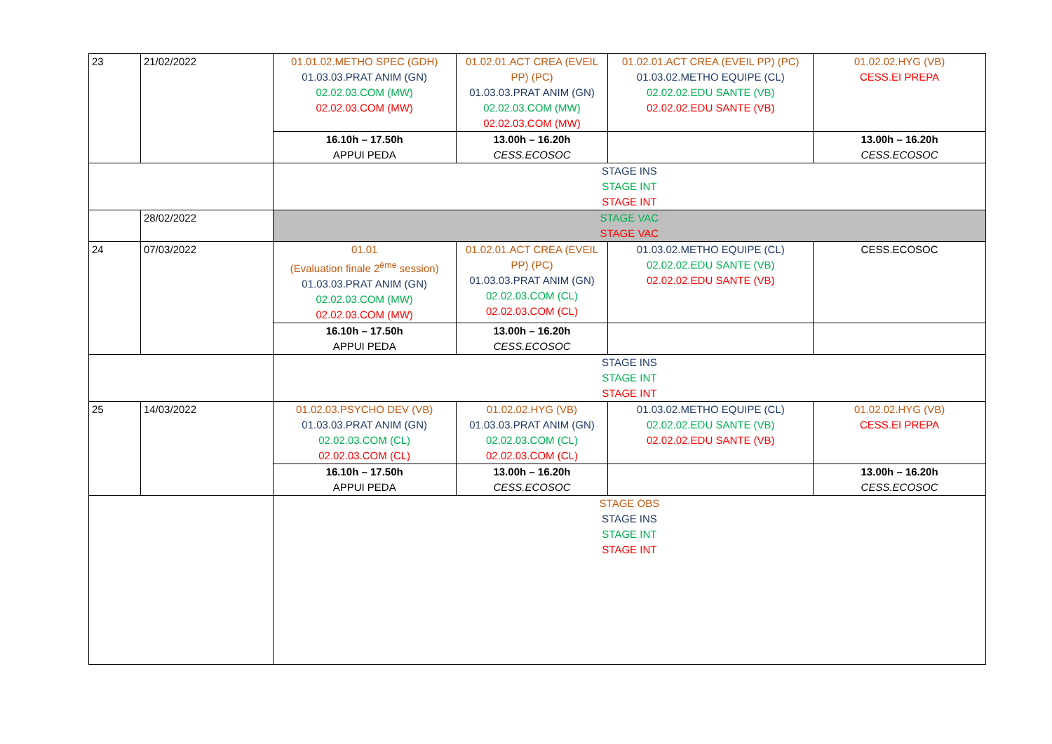| 23 | 21/02/2022 | 01.01.02.METHO SPEC (GDH) 01.03.03.PRAT ANIM (GN) 02.02.03.COM (MW) 02.02.03.COM (MW) | 01.02.01.ACT CREA (EVEIL PP) (PC) 01.03.03.PRAT ANIM (GN) 02.02.03.COM (MW) 02.02.03.COM (MW) | 01.02.01.ACT CREA (EVEIL PP) (PC) 01.03.02.METHO EQUIPE (CL) 02.02.02.EDU SANTE (VB) 02.02.02.EDU SANTE (VB) | 01.02.02.HYG (VB) CESS.EI PREPA |
| | | 16.10h – 17.50h APPUI PEDA | 13.00h – 16.20h CESS.ECOSOC | | 13.00h – 16.20h CESS.ECOSOC |
| | | STAGE INS STAGE INT STAGE INT | | | |
| | 28/02/2022 | STAGE VAC STAGE VAC | | | |
| 24 | 07/03/2022 | 01.01 (Evaluation finale 2<sup>ème</sup> session) 01.03.03.PRAT ANIM (GN) 02.02.03.COM (MW) 02.02.03.COM (MW) | 01.02.01.ACT CREA (EVEIL PP) (PC) 01.03.03.PRAT ANIM (GN) 02.02.03.COM (CL) 02.02.03.COM (CL) | 01.03.02.METHO EQUIPE (CL) 02.02.02.EDU SANTE (VB) 02.02.02.EDU SANTE (VB) | CESS.ECOSOC |
| | | 16.10h – 17.50h APPUI PEDA | 13.00h – 16.20h CESS.ECOSOC | | |
| | | STAGE INS STAGE INT STAGE INT | | | |
| 25 | 14/03/2022 | 01.02.03.PSYCHO DEV (VB) 01.03.03.PRAT ANIM (GN) 02.02.03.COM (CL) 02.02.03.COM (CL) | 01.02.02.HYG (VB) 01.03.03.PRAT ANIM (GN) 02.02.03.COM (CL) 02.02.03.COM (CL) | 01.03.02.METHO EQUIPE (CL) 02.02.02.EDU SANTE (VB) 02.02.02.EDU SANTE (VB) | 01.02.02.HYG (VB) CESS.EI PREPA |
| | | 16.10h – 17.50h APPUI PEDA | 13.00h – 16.20h CESS.ECOSOC | | 13.00h – 16.20h CESS.ECOSOC |
| | | STAGE OBS STAGE INS STAGE INT STAGE INT | | | |